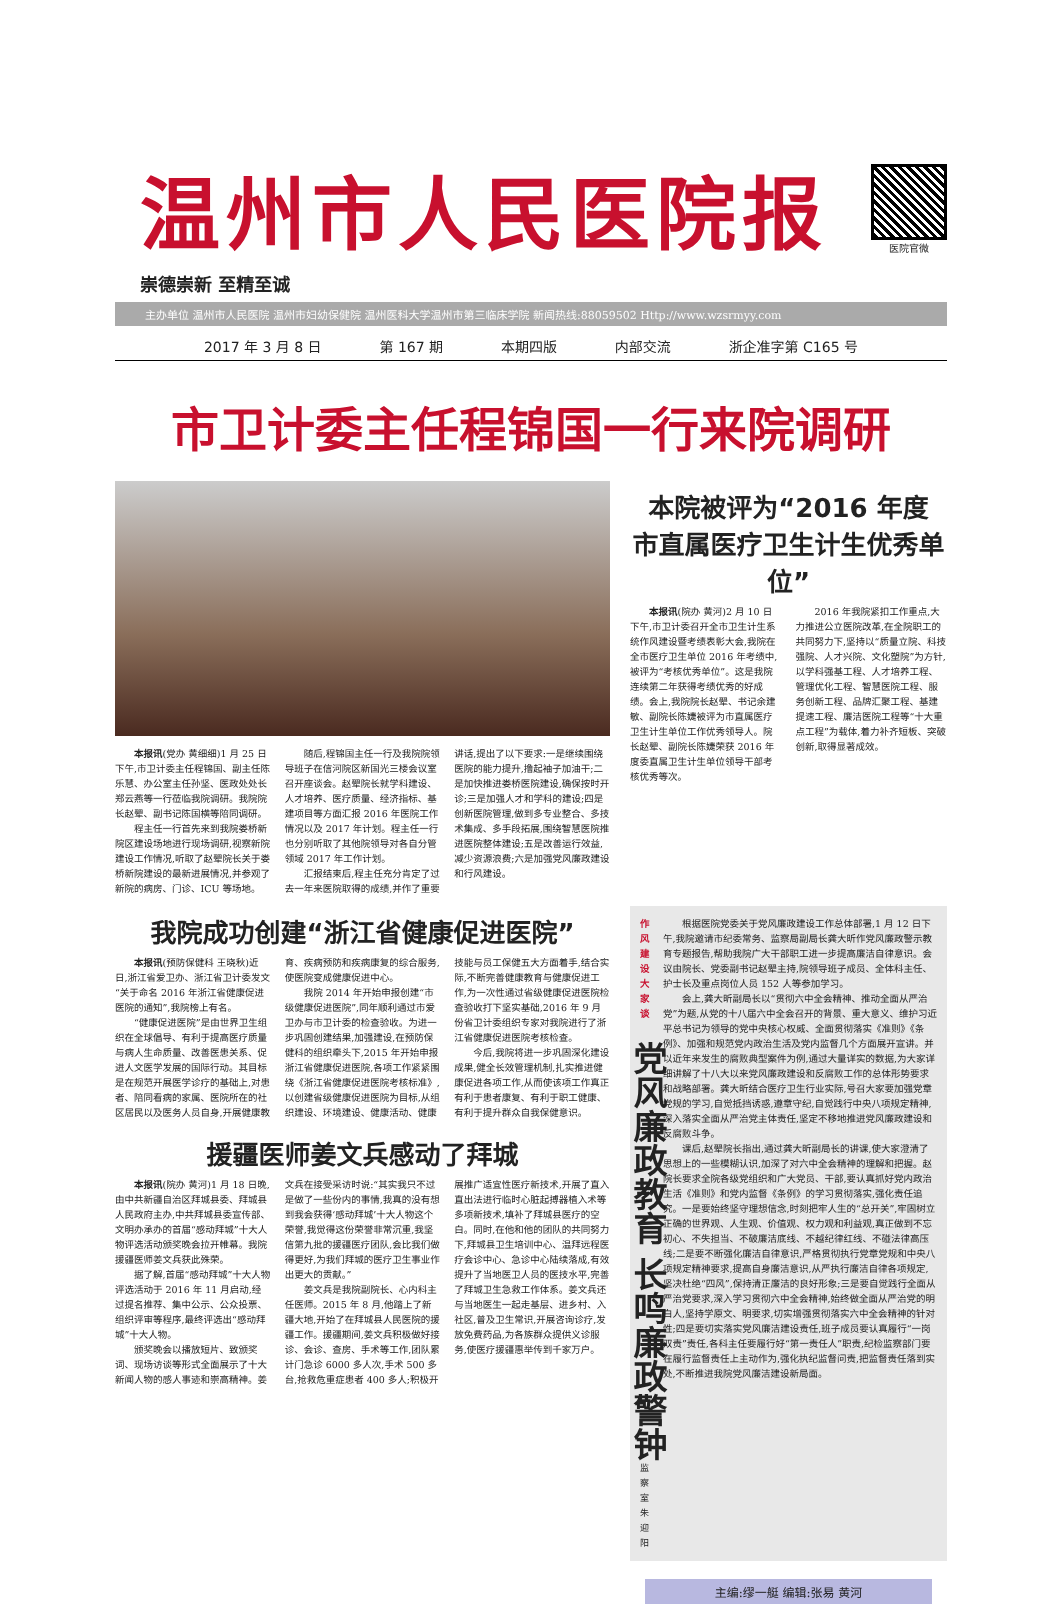温州市人民医院报
医院官微
崇德崇新 至精至诚
主办单位 温州市人民医院 温州市妇幼保健院 温州医科大学温州市第三临床学院 新闻热线:88059502 Http://www.wzsrmyy.com
2017 年 3 月 8 日 第 167 期 本期四版 内部交流 浙企准字第 C165 号
市卫计委主任程锦国一行来院调研
本报讯(党办 黄细细)1 月 25 日下午,市卫计委主任程锦国、副主任陈乐慧、办公室主任孙坚、医政处处长郑云燕等一行莅临我院调研。我院院长赵翚、副书记陈国横等陪同调研。
程主任一行首先来到我院娄桥新院区建设场地进行现场调研,视察新院建设工作情况,听取了赵翚院长关于娄桥新院建设的最新进展情况,并参观了新院的病房、门诊、ICU 等场地。
随后,程锦国主任一行及我院院领导班子在信河院区新国光三楼会议室召开座谈会。赵翚院长就学科建设、人才培养、医疗质量、经济指标、基建项目等方面汇报 2016 年医院工作情况以及 2017 年计划。程主任一行也分别听取了其他院领导对各自分管领域 2017 年工作计划。
汇报结束后,程主任充分肯定了过去一年来医院取得的成绩,并作了重要讲话,提出了以下要求:一是继续围绕医院的能力提升,撸起袖子加油干;二是加快推进娄桥医院建设,确保按时开诊;三是加强人才和学科的建设;四是创新医院管理,做到多专业整合、多技术集成、多手段拓展,围绕智慧医院推进医院整体建设;五是改善运行效益,减少资源浪费;六是加强党风廉政建设和行风建设。
本院被评为“2016 年度
市直属医疗卫生计生优秀单位”
本报讯(院办 黄河)2 月 10 日下午,市卫计委召开全市卫生计生系统作风建设暨考绩表彰大会,我院在全市医疗卫生单位 2016 年考绩中,被评为“考核优秀单位”。这是我院连续第二年获得考绩优秀的好成绩。会上,我院院长赵翚、书记余建敏、副院长陈婕被评为市直属医疗卫生计生单位工作优秀领导人。院长赵翚、副院长陈婕荣获 2016 年度委直属卫生计生单位领导干部考核优秀等次。
2016 年我院紧扣工作重点,大力推进公立医院改革,在全院职工的共同努力下,坚持以“质量立院、科技强院、人才兴院、文化塑院”为方针,以学科强基工程、人才培养工程、管理优化工程、智慧医院工程、服务创新工程、品牌汇聚工程、基建提速工程、廉洁医院工程等“十大重点工程”为载体,着力补齐短板、突破创新,取得显著成效。
我院成功创建“浙江省健康促进医院”
本报讯(预防保健科 王晓秋)近日,浙江省爱卫办、浙江省卫计委发文“关于命名 2016 年浙江省健康促进医院的通知”,我院榜上有名。
“健康促进医院”是由世界卫生组织在全球倡导、有利于提高医疗质量与病人生命质量、改善医患关系、促进人文医学发展的国际行动。其目标是在规范开展医学诊疗的基础上,对患者、陪同看病的家属、医院所在的社区居民以及医务人员自身,开展健康教育、疾病预防和疾病康复的综合服务,使医院变成健康促进中心。
我院 2014 年开始申报创建“市级健康促进医院”,同年顺利通过市爱卫办与市卫计委的检查验收。为进一步巩固创建结果,加强建设,在预防保健科的组织牵头下,2015 年开始申报浙江省健康促进医院,各项工作紧紧围绕《浙江省健康促进医院考核标准》,以创建省级健康促进医院为目标,从组织建设、环境建设、健康活动、健康技能与员工保健五大方面着手,结合实际,不断完善健康教育与健康促进工作,为一次性通过省级健康促进医院检查验收打下坚实基础,2016 年 9 月份省卫计委组织专家对我院进行了浙江省健康促进医院考核检查。
今后,我院将进一步巩固深化建设成果,健全长效管理机制,扎实推进健康促进各项工作,从而使该项工作真正有利于患者康复、有利于职工健康、有利于提升群众自我保健意识。
援疆医师姜文兵感动了拜城
本报讯(院办 黄河)1 月 18 日晚,由中共新疆自治区拜城县委、拜城县人民政府主办,中共拜城县委宣传部、文明办承办的首届“感动拜城”十大人物评选活动颁奖晚会拉开帷幕。我院援疆医师姜文兵获此殊荣。
据了解,首届“感动拜城”十大人物评选活动于 2016 年 11 月启动,经过提名推荐、集中公示、公众投票、组织评审等程序,最终评选出“感动拜城”十大人物。
颁奖晚会以播放短片、致颁奖词、现场访谈等形式全面展示了十大新闻人物的感人事迹和崇高精神。姜文兵在接受采访时说:“其实我只不过是做了一些份内的事情,我真的没有想到我会获得‘感动拜城’十大人物这个荣誉,我觉得这份荣誉非常沉重,我坚信第九批的援疆医疗团队,会比我们做得更好,为我们拜城的医疗卫生事业作出更大的贡献。”
姜文兵是我院副院长、心内科主任医师。2015 年 8 月,他踏上了新疆大地,开始了在拜城县人民医院的援疆工作。援疆期间,姜文兵积极做好接诊、会诊、查房、手术等工作,团队累计门急诊 6000 多人次,手术 500 多台,抢救危重症患者 400 多人;积极开展推广适宜性医疗新技术,开展了直入直出法进行临时心脏起搏器植入术等多项新技术,填补了拜城县医疗的空白。同时,在他和他的团队的共同努力下,拜城县卫生培训中心、温拜远程医疗会诊中心、急诊中心陆续落成,有效提升了当地医卫人员的医技水平,完善了拜城卫生急救工作体系。姜文兵还与当地医生一起走基层、进乡村、入社区,普及卫生常识,开展咨询诊疗,发放免费药品,为各族群众提供义诊服务,使医疗援疆惠举传到千家万户。
作风建设 大家谈
党风廉政教育 长鸣廉政警钟
监察室 朱迎阳
根据医院党委关于党风廉政建设工作总体部署,1 月 12 日下午,我院邀请市纪委常务、监察局副局长龚大昕作党风廉政警示教育专题报告,帮助我院广大干部职工进一步提高廉洁自律意识。会议由院长、党委副书记赵翚主持,院领导班子成员、全体科主任、护士长及重点岗位人员 152 人等参加学习。
会上,龚大昕副局长以“贯彻六中全会精神、推动全面从严治党”为题,从党的十八届六中全会召开的背景、重大意义、维护习近平总书记为领导的党中央核心权威、全面贯彻落实《准则》《条例》、加强和规范党内政治生活及党内监督几个方面展开宣讲。并以近年来发生的腐败典型案件为例,通过大量详实的数据,为大家详细讲解了十八大以来党风廉政建设和反腐败工作的总体形势要求和战略部署。龚大昕结合医疗卫生行业实际,号召大家要加强党章党规的学习,自觉抵挡诱惑,遵章守纪,自觉践行中央八项规定精神,深入落实全面从严治党主体责任,坚定不移地推进党风廉政建设和反腐败斗争。
课后,赵翚院长指出,通过龚大昕副局长的讲课,使大家澄清了思想上的一些模糊认识,加深了对六中全会精神的理解和把握。赵院长要求全院各级党组织和广大党员、干部,要认真抓好党内政治生活《准则》和党内监督《条例》的学习贯彻落实,强化责任追究。一是要始终坚守理想信念,时刻把牢人生的“总开关”,牢固树立正确的世界观、人生观、价值观、权力观和利益观,真正做到不忘初心、不失担当、不破廉洁底线、不越纪律红线、不碰法律高压线;二是要不断强化廉洁自律意识,严格贯彻执行党章党规和中央八项规定精神要求,提高自身廉洁意识,从严执行廉洁自律各项规定,坚决杜绝“四风”,保持清正廉洁的良好形象;三是要自觉践行全面从严治党要求,深入学习贯彻六中全会精神,始终做全面从严治党的明白人,坚持学原文、明要求,切实增强贯彻落实六中全会精神的针对性;四是要切实落实党风廉洁建设责任,班子成员要认真履行“一岗双责”责任,各科主任要履行好“第一责任人”职责,纪检监察部门要在履行监督责任上主动作为,强化执纪监督问责,把监督责任落到实处,不断推进我院党风廉洁建设新局面。
主编:缪一艇 编辑:张易 黄河